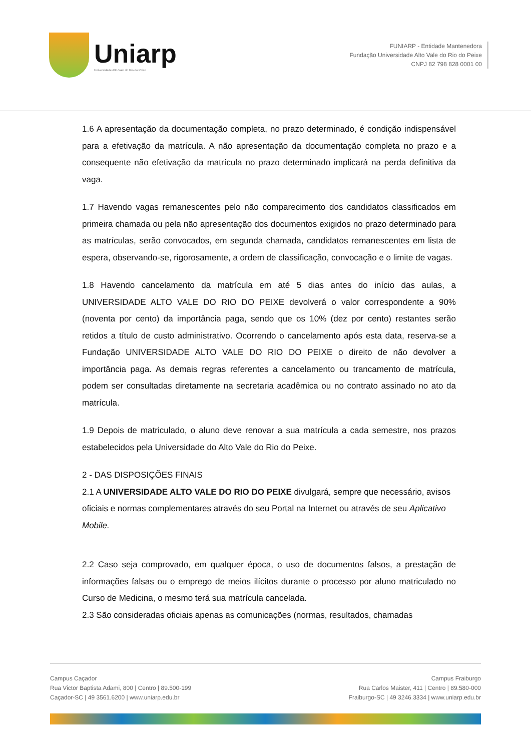Uniarp
Universidade Alto Vale do Rio do Peixe
FUNIARP - Entidade Mantenedora
Fundação Universidade Alto Vale do Rio do Peixe
CNPJ 82 798 828 0001 00
1.6 A apresentação da documentação completa, no prazo determinado, é condição indispensável para a efetivação da matrícula. A não apresentação da documentação completa no prazo e a consequente não efetivação da matrícula no prazo determinado implicará na perda definitiva da vaga.
1.7 Havendo vagas remanescentes pelo não comparecimento dos candidatos classificados em primeira chamada ou pela não apresentação dos documentos exigidos no prazo determinado para as matrículas, serão convocados, em segunda chamada, candidatos remanescentes em lista de espera, observando-se, rigorosamente, a ordem de classificação, convocação e o limite de vagas.
1.8 Havendo cancelamento da matrícula em até 5 dias antes do início das aulas, a UNIVERSIDADE ALTO VALE DO RIO DO PEIXE devolverá o valor correspondente a 90% (noventa por cento) da importância paga, sendo que os 10% (dez por cento) restantes serão retidos a título de custo administrativo. Ocorrendo o cancelamento após esta data, reserva-se a Fundação UNIVERSIDADE ALTO VALE DO RIO DO PEIXE o direito de não devolver a importância paga. As demais regras referentes a cancelamento ou trancamento de matrícula, podem ser consultadas diretamente na secretaria acadêmica ou no contrato assinado no ato da matrícula.
1.9 Depois de matriculado, o aluno deve renovar a sua matrícula a cada semestre, nos prazos estabelecidos pela Universidade do Alto Vale do Rio do Peixe.
2 - DAS DISPOSIÇÕES FINAIS
2.1 A UNIVERSIDADE ALTO VALE DO RIO DO PEIXE divulgará, sempre que necessário, avisos oficiais e normas complementares através do seu Portal na Internet ou através de seu Aplicativo Mobile.
2.2 Caso seja comprovado, em qualquer época, o uso de documentos falsos, a prestação de informações falsas ou o emprego de meios ilícitos durante o processo por aluno matriculado no Curso de Medicina, o mesmo terá sua matrícula cancelada.
2.3 São consideradas oficiais apenas as comunicações (normas, resultados, chamadas
Campus Caçador
Rua Victor Baptista Adami, 800 | Centro | 89.500-199
Caçador-SC | 49 3561.6200 | www.uniarp.edu.br
Campus Fraiburgo
Rua Carlos Maister, 411 | Centro | 89.580-000
Fraiburgo-SC | 49 3246.3334 | www.uniarp.edu.br